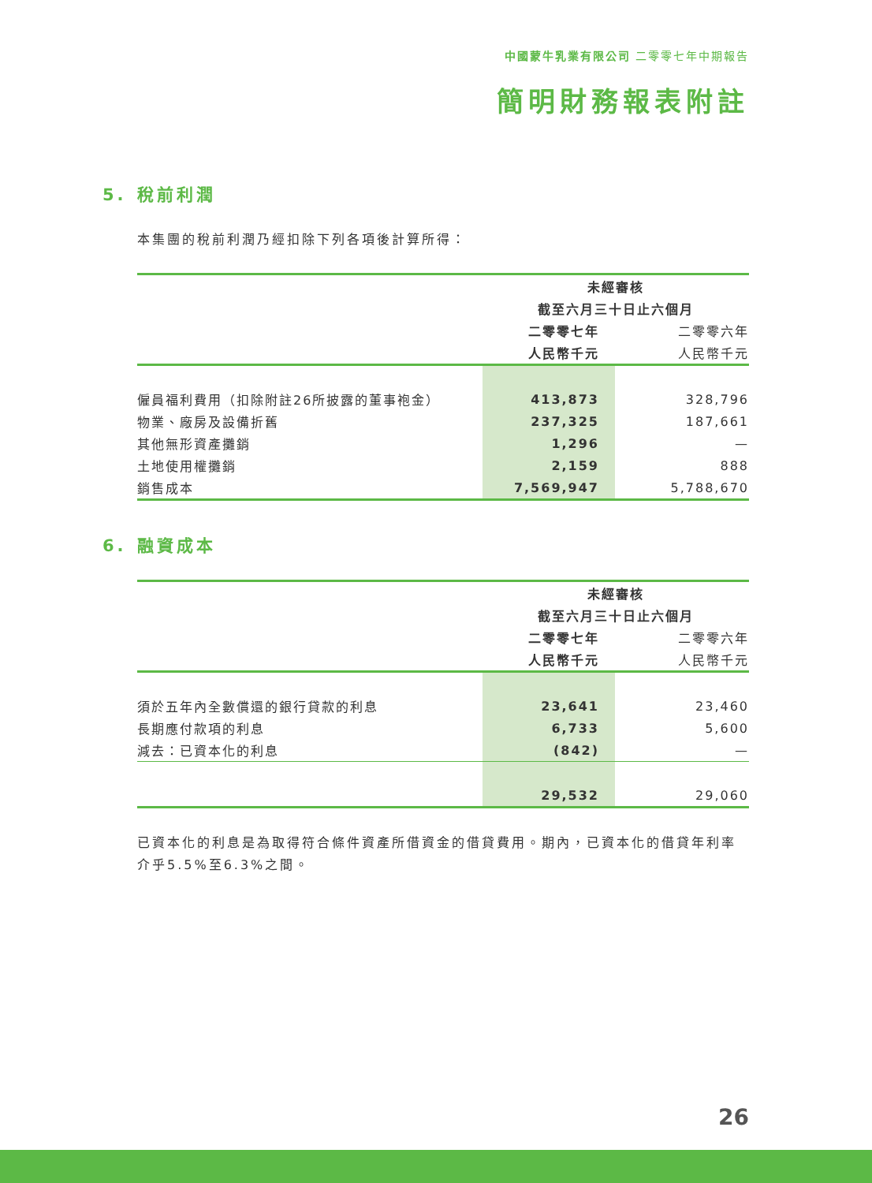中國蒙牛乳業有限公司 二零零七年中期報告
簡明財務報表附註
5. 稅前利潤
本集團的稅前利潤乃經扣除下列各項後計算所得：
| | 未經審核 | |
| | 截至六月三十日止六個月 | |
| | 二零零七年 | 二零零六年 |
| | 人民幣千元 | 人民幣千元 |
| 僱員福利費用（扣除附註26所披露的董事袍金） | 413,873 | 328,796 |
| 物業、廠房及設備折舊 | 237,325 | 187,661 |
| 其他無形資產攤銷 | 1,296 | — |
| 土地使用權攤銷 | 2,159 | 888 |
| 銷售成本 | 7,569,947 | 5,788,670 |
6. 融資成本
| | 未經審核 | |
| | 截至六月三十日止六個月 | |
| | 二零零七年 | 二零零六年 |
| | 人民幣千元 | 人民幣千元 |
| 須於五年內全數償還的銀行貸款的利息 | 23,641 | 23,460 |
| 長期應付款項的利息 | 6,733 | 5,600 |
| 減去：已資本化的利息 | (842) | — |
| | 29,532 | 29,060 |
已資本化的利息是為取得符合條件資產所借資金的借貸費用。期內，已資本化的借貸年利率介乎5.5%至6.3%之間。
26